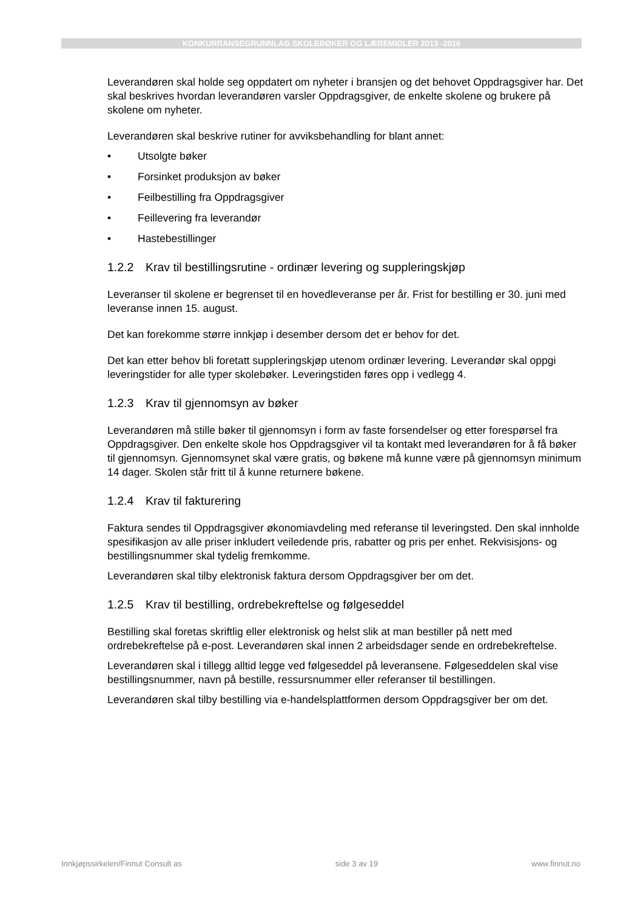KONKURRANSEGRUNNLAG SKOLEBØKER OG LÆREMIDLER 2013 -2016
Leverandøren skal holde seg oppdatert om nyheter i bransjen og det behovet Oppdragsgiver har. Det skal beskrives hvordan leverandøren varsler Oppdragsgiver, de enkelte skolene og brukere på skolene om nyheter.
Leverandøren skal beskrive rutiner for avviksbehandling for blant annet:
• Utsolgte bøker
• Forsinket produksjon av bøker
• Feilbestilling fra Oppdragsgiver
• Feillevering fra leverandør
• Hastebestillinger
1.2.2 Krav til bestillingsrutine - ordinær levering og suppleringskjøp
Leveranser til skolene er begrenset til en hovedleveranse per år. Frist for bestilling er 30. juni med leveranse innen 15. august.
Det kan forekomme større innkjøp i desember dersom det er behov for det.
Det kan etter behov bli foretatt suppleringskjøp utenom ordinær levering. Leverandør skal oppgi leveringstider for alle typer skolebøker. Leveringstiden føres opp i vedlegg 4.
1.2.3 Krav til gjennomsyn av bøker
Leverandøren må stille bøker til gjennomsyn i form av faste forsendelser og etter forespørsel fra Oppdragsgiver. Den enkelte skole hos Oppdragsgiver vil ta kontakt med leverandøren for å få bøker til gjennomsyn. Gjennomsynet skal være gratis, og bøkene må kunne være på gjennomsyn minimum 14 dager. Skolen står fritt til å kunne returnere bøkene.
1.2.4 Krav til fakturering
Faktura sendes til Oppdragsgiver økonomiavdeling med referanse til leveringsted. Den skal innholde spesifikasjon av alle priser inkludert veiledende pris, rabatter og pris per enhet. Rekvisisjons- og bestillingsnummer skal tydelig fremkomme.
Leverandøren skal tilby elektronisk faktura dersom Oppdragsgiver ber om det.
1.2.5 Krav til bestilling, ordrebekreftelse og følgeseddel
Bestilling skal foretas skriftlig eller elektronisk og helst slik at man bestiller på nett med ordrebekreftelse på e-post. Leverandøren skal innen 2 arbeidsdager sende en ordrebekreftelse.
Leverandøren skal i tillegg alltid legge ved følgeseddel på leveransene. Følgeseddelen skal vise bestillingsnummer, navn på bestille, ressursnummer eller referanser til bestillingen.
Leverandøren skal tilby bestilling via e-handelsplattformen dersom Oppdragsgiver ber om det.
Innkjøpssirkelen/Finnut Consult as side 3 av 19 www.finnut.no